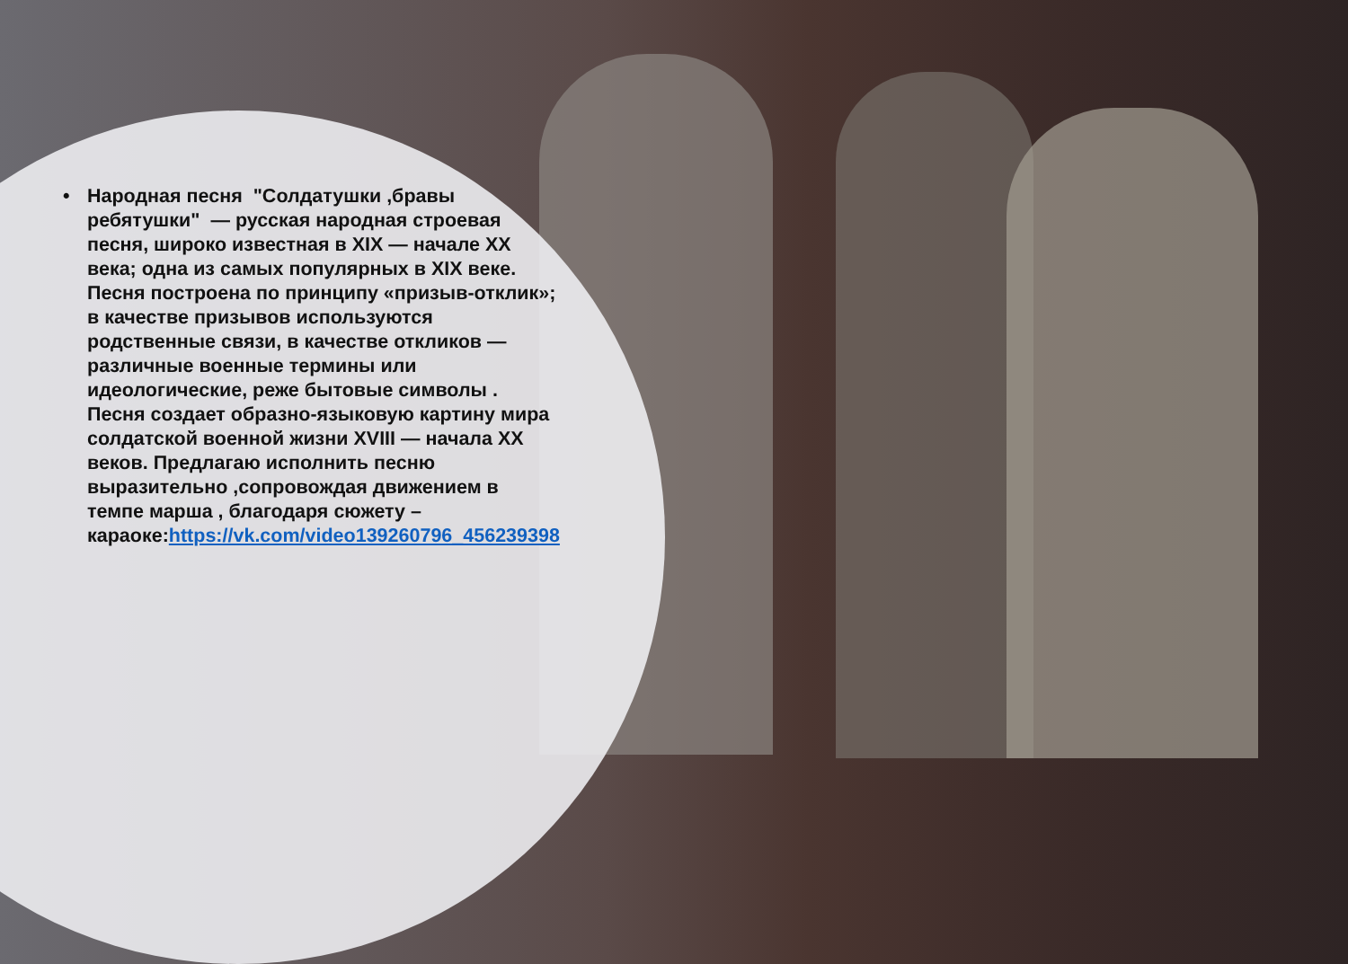• Народная песня "Солдатушки ,бравы ребятушки" — русская народная строевая песня, широко известная в XIX — начале XX века; одна из самых популярных в XIX веке. Песня построена по принципу «призыв-отклик»; в качестве призывов используются родственные связи, в качестве откликов — различные военные термины или идеологические, реже бытовые символы . Песня создает образно-языковую картину мира солдатской военной жизни XVIII — начала XX веков. Предлагаю исполнить песню выразительно ,сопровождая движением в темпе марша , благодаря сюжету – караоке:https://vk.com/video139260796_456239398